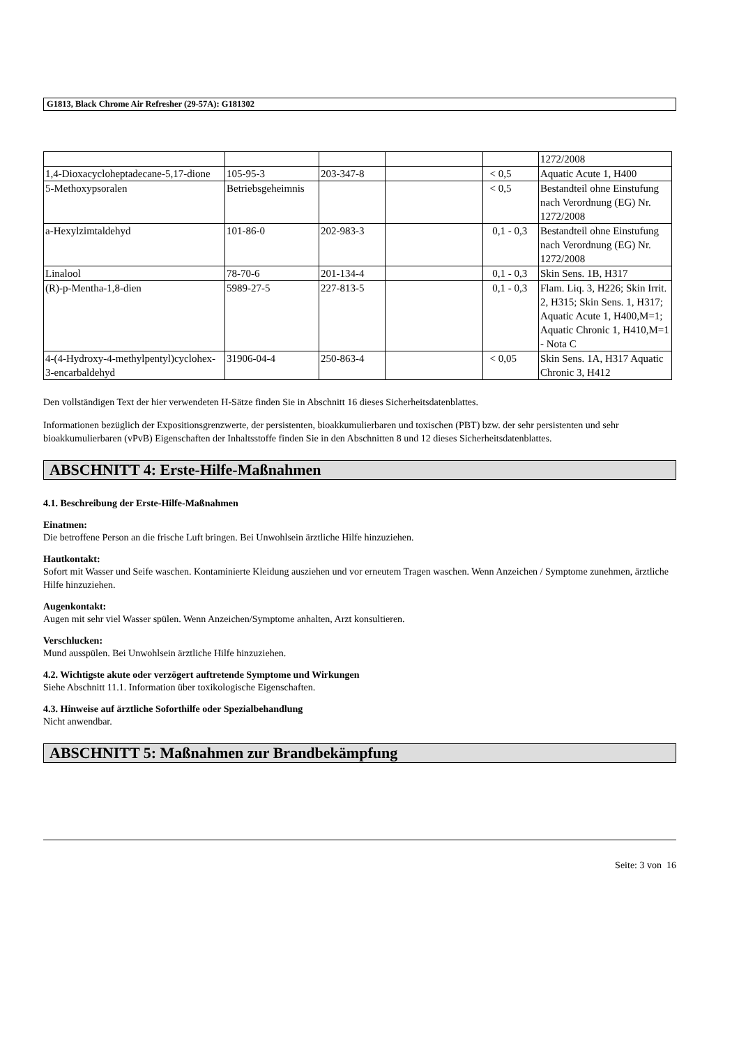G1813, Black Chrome Air Refresher (29-57A): G181302
| | | | | | 1272/2008 |
| 1,4-Dioxacycloheptadecane-5,17-dione | 105-95-3 | 203-347-8 | | < 0,5 | Aquatic Acute 1, H400 |
| 5-Methoxypsoralen | Betriebsgeheimnis | | | < 0,5 | Bestandteil ohne Einstufung nach Verordnung (EG) Nr. 1272/2008 |
| a-Hexylzimtaldehyd | 101-86-0 | 202-983-3 | | 0,1 - 0,3 | Bestandteil ohne Einstufung nach Verordnung (EG) Nr. 1272/2008 |
| Linalool | 78-70-6 | 201-134-4 | | 0,1 - 0,3 | Skin Sens. 1B, H317 |
| (R)-p-Mentha-1,8-dien | 5989-27-5 | 227-813-5 | | 0,1 - 0,3 | Flam. Liq. 3, H226; Skin Irrit. 2, H315; Skin Sens. 1, H317; Aquatic Acute 1, H400,M=1; Aquatic Chronic 1, H410,M=1 - Nota C |
| 4-(4-Hydroxy-4-methylpentyl)cyclohex-3-encarbaldehyd | 31906-04-4 | 250-863-4 | | < 0,05 | Skin Sens. 1A, H317 Aquatic Chronic 3, H412 |
Den vollständigen Text der hier verwendeten H-Sätze finden Sie in Abschnitt 16 dieses Sicherheitsdatenblattes.
Informationen bezüglich der Expositionsgrenzwerte, der persistenten, bioakkumulierbaren und toxischen (PBT) bzw. der sehr persistenten und sehr bioakkumulierbaren (vPvB) Eigenschaften der Inhaltsstoffe finden Sie in den Abschnitten 8 und 12 dieses Sicherheitsdatenblattes.
ABSCHNITT 4: Erste-Hilfe-Maßnahmen
4.1. Beschreibung der Erste-Hilfe-Maßnahmen
Einatmen:
Die betroffene Person an die frische Luft bringen. Bei Unwohlsein ärztliche Hilfe hinzuziehen.
Hautkontakt:
Sofort mit Wasser und Seife waschen. Kontaminierte Kleidung ausziehen und vor erneutem Tragen waschen. Wenn Anzeichen / Symptome zunehmen, ärztliche Hilfe hinzuziehen.
Augenkontakt:
Augen mit sehr viel Wasser spülen. Wenn Anzeichen/Symptome anhalten, Arzt konsultieren.
Verschlucken:
Mund ausspülen. Bei Unwohlsein ärztliche Hilfe hinzuziehen.
4.2. Wichtigste akute oder verzögert auftretende Symptome und Wirkungen
Siehe Abschnitt 11.1. Information über toxikologische Eigenschaften.
4.3. Hinweise auf ärztliche Soforthilfe oder Spezialbehandlung
Nicht anwendbar.
ABSCHNITT 5: Maßnahmen zur Brandbekämpfung
Seite: 3 von 16